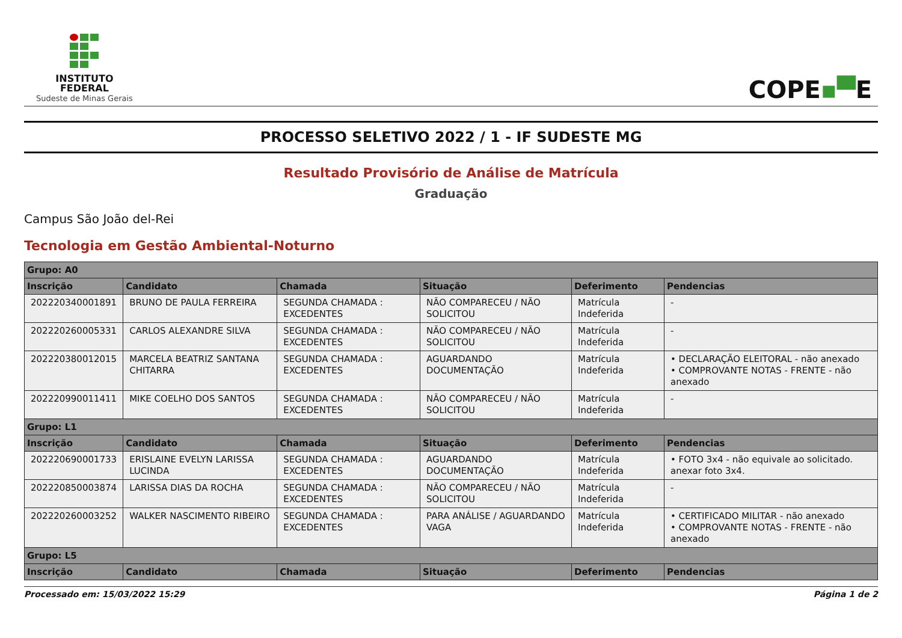INSTITUTO
FEDERAL
Sudeste de Minas Gerais
COPE▪▀E
PROCESSO SELETIVO 2022 / 1 - IF SUDESTE MG
Resultado Provisório de Análise de Matrícula
Graduação
Campus São João del-Rei
Tecnologia em Gestão Ambiental-Noturno
| Grupo: A0 | | | | | |
| --- | --- | --- | --- | --- | --- |
| Inscrição | Candidato | Chamada | Situação | Deferimento | Pendencias |
| 202220340001891 | BRUNO DE PAULA FERREIRA | SEGUNDA CHAMADA : EXCEDENTES | NÃO COMPARECEU / NÃO SOLICITOU | Matrícula Indeferida | - |
| 202220260005331 | CARLOS ALEXANDRE SILVA | SEGUNDA CHAMADA : EXCEDENTES | NÃO COMPARECEU / NÃO SOLICITOU | Matrícula Indeferida | - |
| 202220380012015 | MARCELA BEATRIZ SANTANA CHITARRA | SEGUNDA CHAMADA : EXCEDENTES | AGUARDANDO DOCUMENTAÇÃO | Matrícula Indeferida | • DECLARAÇÃO ELEITORAL - não anexado • COMPROVANTE NOTAS - FRENTE - não anexado |
| 202220990011411 | MIKE COELHO DOS SANTOS | SEGUNDA CHAMADA : EXCEDENTES | NÃO COMPARECEU / NÃO SOLICITOU | Matrícula Indeferida | - |
| Grupo: L1 | | | | | |
| Inscrição | Candidato | Chamada | Situação | Deferimento | Pendencias |
| 202220690001733 | ERISLAINE EVELYN LARISSA LUCINDA | SEGUNDA CHAMADA : EXCEDENTES | AGUARDANDO DOCUMENTAÇÃO | Matrícula Indeferida | • FOTO 3x4 - não equivale ao solicitado. anexar foto 3x4. |
| 202220850003874 | LARISSA DIAS DA ROCHA | SEGUNDA CHAMADA : EXCEDENTES | NÃO COMPARECEU / NÃO SOLICITOU | Matrícula Indeferida | - |
| 202220260003252 | WALKER NASCIMENTO RIBEIRO | SEGUNDA CHAMADA : EXCEDENTES | PARA ANÁLISE / AGUARDANDO VAGA | Matrícula Indeferida | • CERTIFICADO MILITAR - não anexado • COMPROVANTE NOTAS - FRENTE - não anexado |
| Grupo: L5 | | | | | |
| Inscrição | Candidato | Chamada | Situação | Deferimento | Pendencias |
Processado em: 15/03/2022 15:29 Página 1 de 2